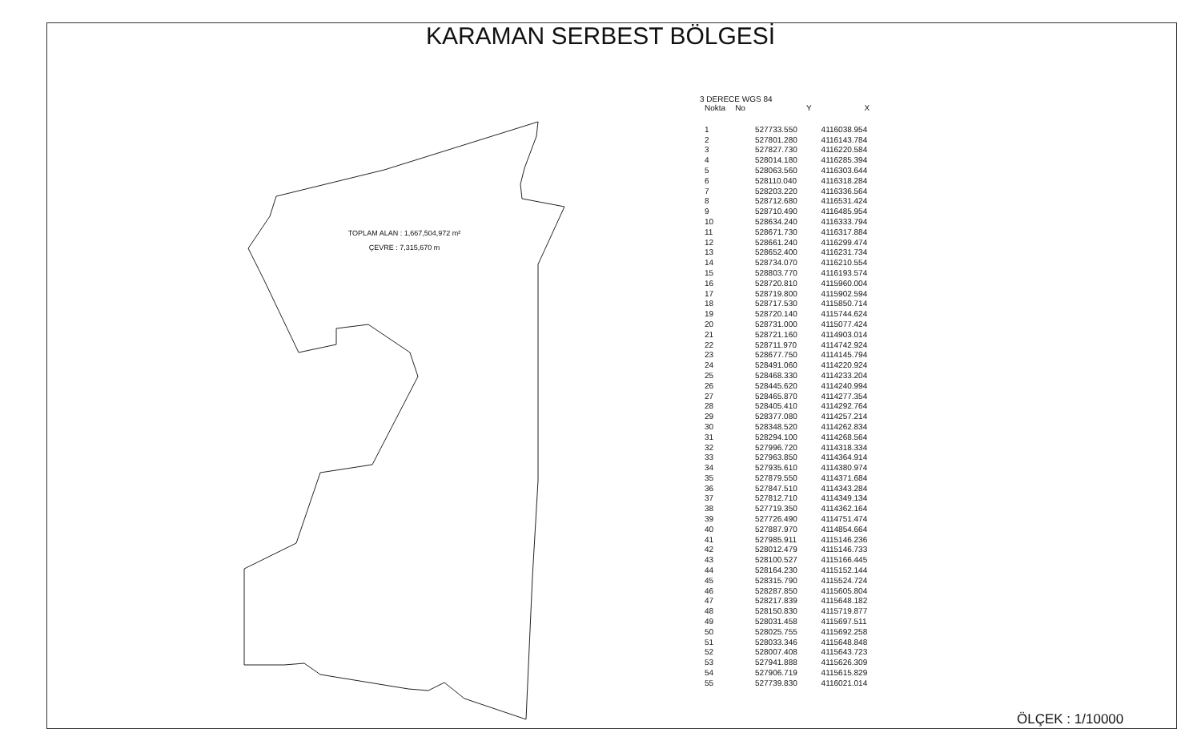KARAMAN SERBEST BÖLGESİ
TOPLAM ALAN : 1,667,504,972 m²
ÇEVRE : 7,315,670 m
3 DERECE WGS 84
| Nokta | No | Y | X |
| --- | --- | --- | --- |
| 1 | | 527733.550 | 4116038.954 |
| 2 | | 527801.280 | 4116143.784 |
| 3 | | 527827.730 | 4116220.584 |
| 4 | | 528014.180 | 4116285.394 |
| 5 | | 528063.560 | 4116303.644 |
| 6 | | 528110.040 | 4116318.284 |
| 7 | | 528203.220 | 4116336.564 |
| 8 | | 528712.680 | 4116531.424 |
| 9 | | 528710.490 | 4116485.954 |
| 10 | | 528634.240 | 4116333.794 |
| 11 | | 528671.730 | 4116317.884 |
| 12 | | 528661.240 | 4116299.474 |
| 13 | | 528652.400 | 4116231.734 |
| 14 | | 528734.070 | 4116210.554 |
| 15 | | 528803.770 | 4116193.574 |
| 16 | | 528720.810 | 4115960.004 |
| 17 | | 528719.800 | 4115902.594 |
| 18 | | 528717.530 | 4115850.714 |
| 19 | | 528720.140 | 4115744.624 |
| 20 | | 528731.000 | 4115077.424 |
| 21 | | 528721.160 | 4114903.014 |
| 22 | | 528711.970 | 4114742.924 |
| 23 | | 528677.750 | 4114145.794 |
| 24 | | 528491.060 | 4114220.924 |
| 25 | | 528468.330 | 4114233.204 |
| 26 | | 528445.620 | 4114240.994 |
| 27 | | 528465.870 | 4114277.354 |
| 28 | | 528405.410 | 4114292.764 |
| 29 | | 528377.080 | 4114257.214 |
| 30 | | 528348.520 | 4114262.834 |
| 31 | | 528294.100 | 4114268.564 |
| 32 | | 527996.720 | 4114318.334 |
| 33 | | 527963.850 | 4114364.914 |
| 34 | | 527935.610 | 4114380.974 |
| 35 | | 527879.550 | 4114371.684 |
| 36 | | 527847.510 | 4114343.284 |
| 37 | | 527812.710 | 4114349.134 |
| 38 | | 527719.350 | 4114362.164 |
| 39 | | 527726.490 | 4114751.474 |
| 40 | | 527887.970 | 4114854.664 |
| 41 | | 527985.911 | 4115146.236 |
| 42 | | 528012.479 | 4115146.733 |
| 43 | | 528100.527 | 4115166.445 |
| 44 | | 528164.230 | 4115152.144 |
| 45 | | 528315.790 | 4115524.724 |
| 46 | | 528287.850 | 4115605.804 |
| 47 | | 528217.839 | 4115648.182 |
| 48 | | 528150.830 | 4115719.877 |
| 49 | | 528031.458 | 4115697.511 |
| 50 | | 528025.755 | 4115692.258 |
| 51 | | 528033.346 | 4115648.848 |
| 52 | | 528007.408 | 4115643.723 |
| 53 | | 527941.888 | 4115626.309 |
| 54 | | 527906.719 | 4115615.829 |
| 55 | | 527739.830 | 4116021.014 |
ÖLÇEK : 1/10000